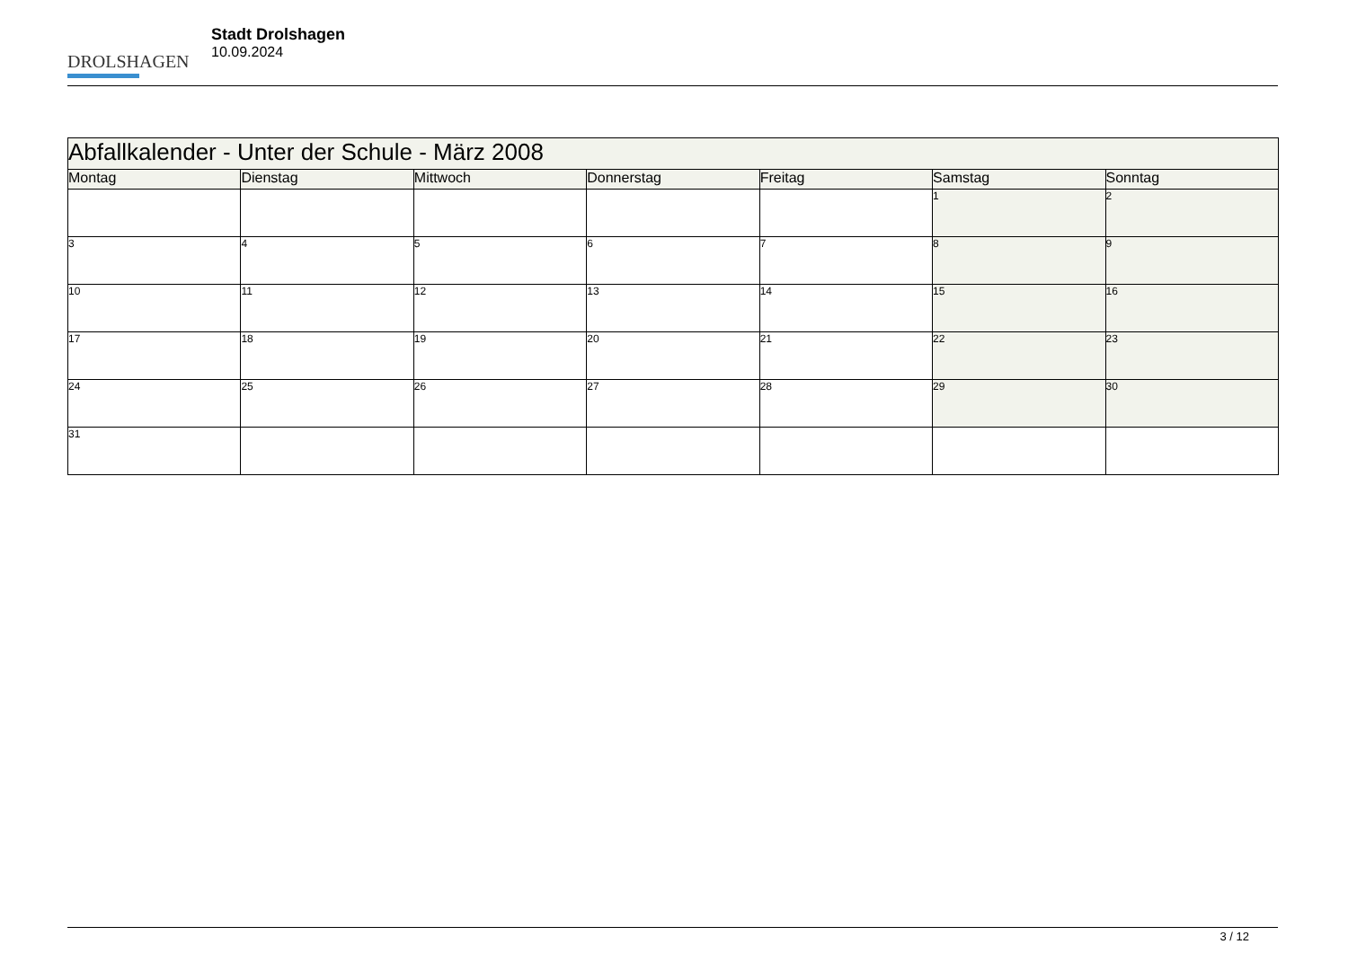DROLSHAGEN
Stadt Drolshagen
10.09.2024
| Abfallkalender - Unter der Schule - März 2008 | | | | | | |
| Montag | Dienstag | Mittwoch | Donnerstag | Freitag | Samstag | Sonntag |
| | | | | | 1 | 2 |
| 3 | 4 | 5 | 6 | 7 | 8 | 9 |
| 10 | 11 | 12 | 13 | 14 | 15 | 16 |
| 17 | 18 | 19 | 20 | 21 | 22 | 23 |
| 24 | 25 | 26 | 27 | 28 | 29 | 30 |
| 31 | | | | | | |
3 / 12